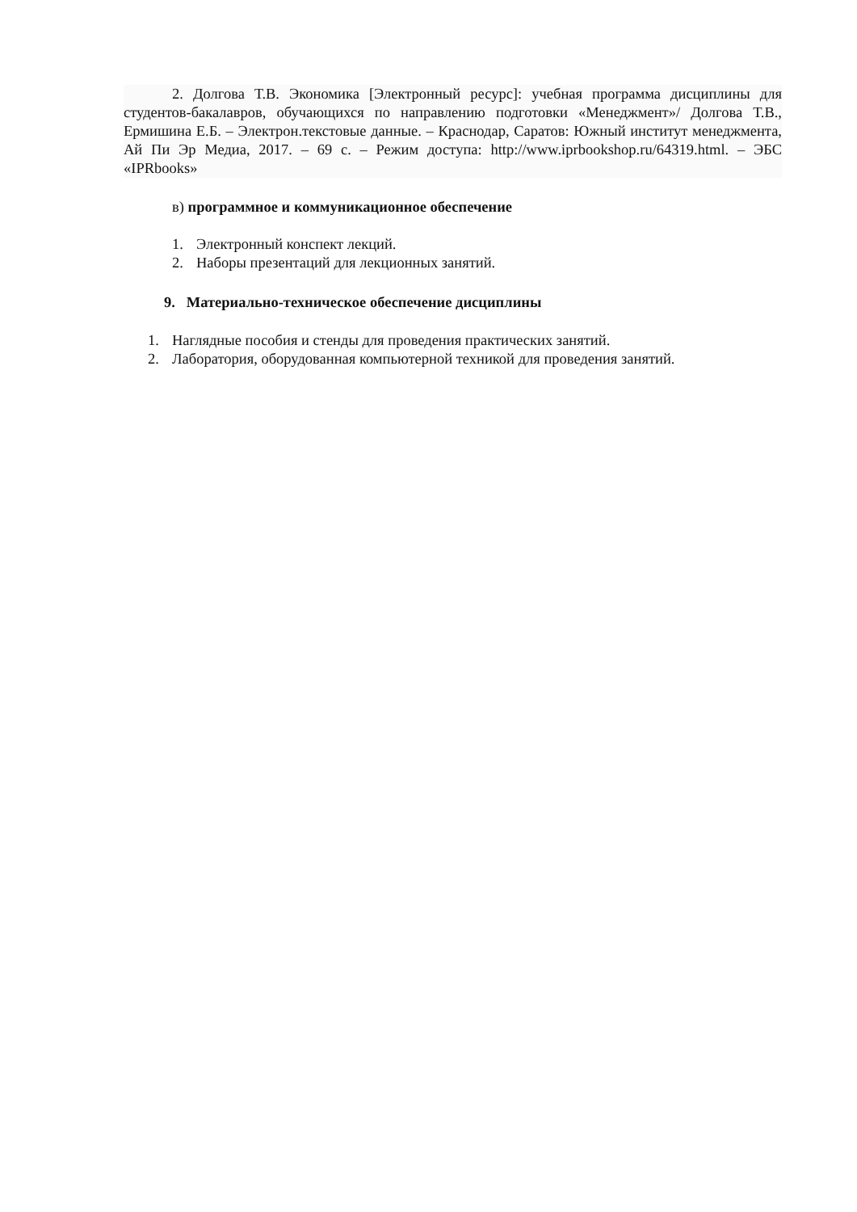2. Долгова Т.В. Экономика [Электронный ресурс]: учебная программа дисциплины для студентов-бакалавров, обучающихся по направлению подготовки «Менеджмент»/ Долгова Т.В., Ермишина Е.Б. – Электрон.текстовые данные. – Краснодар, Саратов: Южный институт менеджмента, Ай Пи Эр Медиа, 2017. – 69 с. – Режим доступа: http://www.iprbookshop.ru/64319.html. – ЭБС «IPRbooks»
в) программное и коммуникационное обеспечение
1. Электронный конспект лекций.
2. Наборы презентаций для лекционных занятий.
9. Материально-техническое обеспечение дисциплины
1. Наглядные пособия и стенды для проведения практических занятий.
2. Лаборатория, оборудованная компьютерной техникой для проведения занятий.